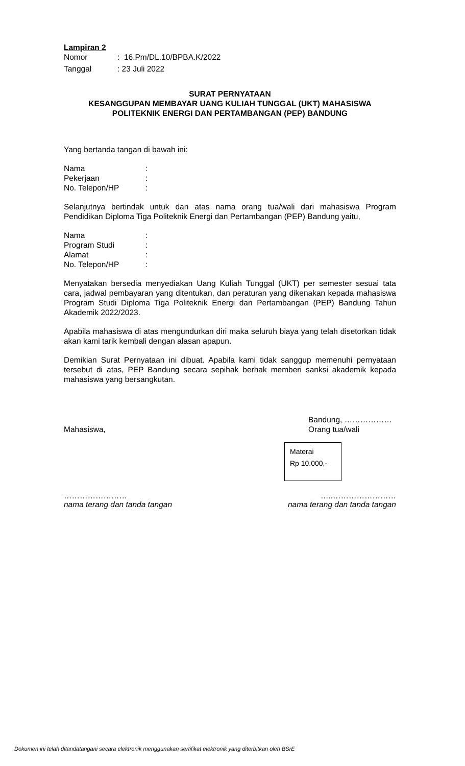Lampiran 2
Nomor: 16.Pm/DL.10/BPBA.K/2022
Tanggal: 23 Juli 2022
SURAT PERNYATAAN
KESANGGUPAN MEMBAYAR UANG KULIAH TUNGGAL (UKT) MAHASISWA
POLITEKNIK ENERGI DAN PERTAMBANGAN (PEP) BANDUNG
Yang bertanda tangan di bawah ini:
Nama:
Pekerjaan:
No. Telepon/HP:
Selanjutnya bertindak untuk dan atas nama orang tua/wali dari mahasiswa Program Pendidikan Diploma Tiga Politeknik Energi dan Pertambangan (PEP) Bandung yaitu,
Nama:
Program Studi:
Alamat:
No. Telepon/HP:
Menyatakan bersedia menyediakan Uang Kuliah Tunggal (UKT) per semester sesuai tata cara, jadwal pembayaran yang ditentukan, dan peraturan yang dikenakan kepada mahasiswa Program Studi Diploma Tiga Politeknik Energi dan Pertambangan (PEP) Bandung Tahun Akademik 2022/2023.
Apabila mahasiswa di atas mengundurkan diri maka seluruh biaya yang telah disetorkan tidak akan kami tarik kembali dengan alasan apapun.
Demikian Surat Pernyataan ini dibuat. Apabila kami tidak sanggup memenuhi pernyataan tersebut di atas, PEP Bandung secara sepihak berhak memberi sanksi akademik kepada mahasiswa yang bersangkutan.
Mahasiswa,
Bandung, ………………
Orang tua/wali
Materai
Rp 10.000,-
……………………
nama terang dan tanda tangan
…..……………………
nama terang dan tanda tangan
Dokumen ini telah ditandatangani secara elektronik menggunakan sertifikat elektronik yang diterbitkan oleh BSrE